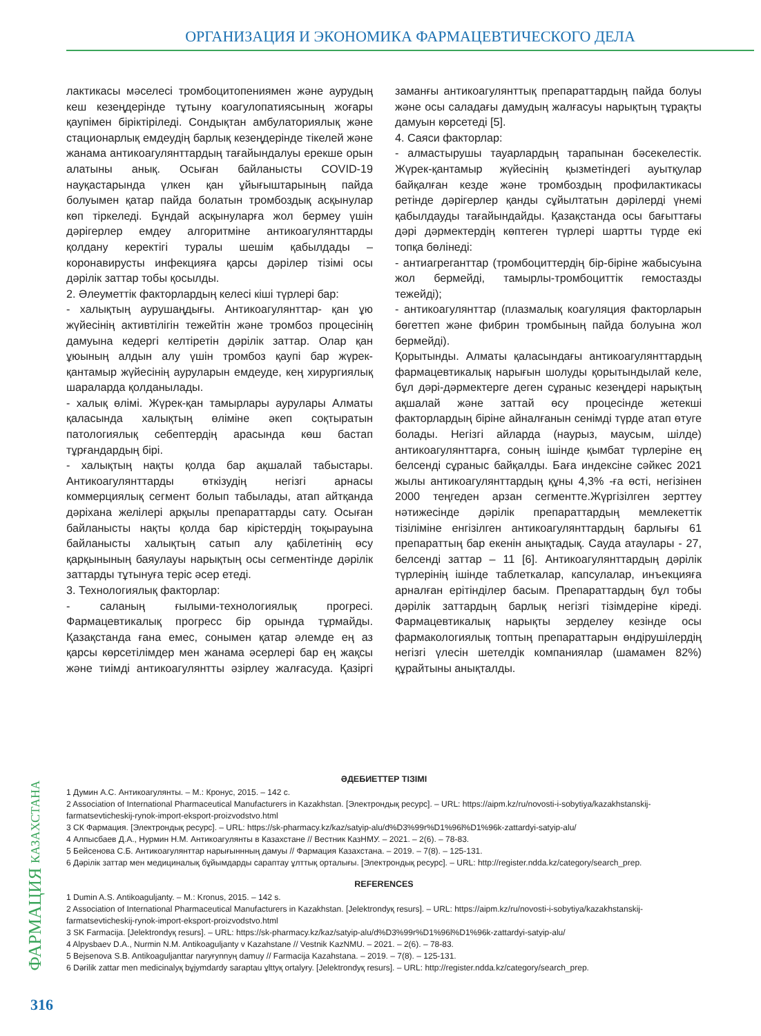ОРГАНИЗАЦИЯ И ЭКОНОМИКА ФАРМАЦЕВТИЧЕСКОГО ДЕЛА
лактикасы мәселесі тромбоцитопениямен және аурудың кеш кезеңдерінде тұтыну коагулопатиясының жоғары қаупімен біріктіріледі. Сондықтан амбулаториялық және стационарлық емдеудің барлық кезеңдерінде тікелей және жанама антикоагулянттардың тағайындалуы ерекше орын алатыны анық. Осыған байланысты COVID-19 науқастарында үлкен қан ұйығыштарының пайда болуымен қатар пайда болатын тромбоздық асқынулар көп тіркеледі. Бұндай асқынуларға жол бермеу үшін дәрігерлер емдеу алгоритміне антикоагулянттарды қолдану керектігі туралы шешім қабылдады – коронавирусты инфекцияға қарсы дәрілер тізімі осы дәрілік заттар тобы қосылды.
2. Әлеуметтік факторлардың келесі кіші түрлері бар:
- халықтың аурушаңдығы. Антикоагулянттар- қан ұю жүйесінің активтілігін тежейтін және тромбоз процесінің дамуына кедергі келтіретін дәрілік заттар. Олар қан ұюының алдын алу үшін тромбоз қаупі бар жүрек-қантамыр жүйесінің ауруларын емдеуде, кең хирургиялық шараларда қолданылады.
- халық өлімі. Жүрек-қан тамырлары аурулары Алматы қаласында халықтың өліміне әкеп соқтыратын патологиялық себептердің арасында көш бастап тұрғандардың бірі.
- халықтың нақты қолда бар ақшалай табыстары. Антикоагулянттарды өткізудің негізгі арнасы коммерциялық сегмент болып табылады, атап айтқанда дәріхана желілері арқылы препараттарды сату. Осыған байланысты нақты қолда бар кірістердің тоқырауына байланысты халықтың сатып алу қабілетінің өсу қарқынының баяулауы нарықтың осы сегментінде дәрілік заттарды тұтынуға теріс әсер етеді.
3. Технологиялық факторлар:
- саланың ғылыми-технологиялық прогресі. Фармацевтикалық прогресс бір орында тұрмайды. Қазақстанда ғана емес, сонымен қатар әлемде ең аз қарсы көрсетілімдер мен жанама әсерлері бар ең жақсы және тиімді антикоагулянтты әзірлеу жалғасуда. Қазіргі заманғы антикоагулянттық препараттардың пайда болуы және осы саладағы дамудың жалғасуы нарықтың тұрақты дамуын көрсетеді [5].
4. Саяси факторлар:
- алмастырушы тауарлардың тарапынан бәсекелестік. Жүрек-қантамыр жүйесінің қызметіндегі ауытқулар байқалған кезде және тромбоздың профилактикасы ретінде дәрігерлер қанды сұйылтатын дәрілерді үнемі қабылдауды тағайындайды. Қазақстанда осы бағыттағы дәрі дәрмектердің көптеген түрлері шартты түрде екі топқа бөлінеді:
- антиагреганттар (тромбоциттердің бір-біріне жабысуына жол бермейді, тамырлы-тромбоциттік гемостазды тежейді);
- антикоагулянттар (плазмалық коагуляция факторларын бөгеттеп және фибрин тромбының пайда болуына жол бермейді).
Қорытынды. Алматы қаласындағы антикоагулянттардың фармацевтикалық нарығын шолуды қорытындылай келе, бұл дәрі-дәрмектерге деген сұраныс кезеңдері нарықтың ақшалай және заттай өсу процесінде жетекші факторлардың біріне айналғанын сенімді түрде атап өтуге болады. Негізгі айларда (наурыз, маусым, шілде) антикоагулянттарға, соның ішінде қымбат түрлеріне ең белсенді сұраныс байқалды. Баға индексіне сәйкес 2021 жылы антикоагулянттардың құны 4,3% -ға өсті, негізінен 2000 теңгеден арзан сегментте.Жүргізілген зерттеу нәтижесінде дәрілік препараттардың мемлекеттік тізіліміне енгізілген антикоагулянттардың барлығы 61 препараттың бар екенін анықтадық. Сауда атаулары - 27, белсенді заттар – 11 [6]. Антикоагулянттардың дәрілік түрлерінің ішінде таблеткалар, капсулалар, инъекцияға арналған ерітінділер басым. Препараттардың бұл тобы дәрілік заттардың барлық негізгі тізімдеріне кіреді. Фармацевтикалық нарықты зерделеу кезінде осы фармакологиялық топтың препараттарын өндірушілердің негізгі үлесін шетелдік компаниялар (шамамен 82%) құрайтыны анықталды.
ӘДЕБИЕТТЕР ТІЗІМІ
1 Думин А.С. Антикоагулянты. – М.: Кронус, 2015. – 142 с.
2 Association of International Pharmaceutical Manufacturers in Kazakhstan. [Электрондық ресурс]. – URL: https://aipm.kz/ru/novosti-i-sobytiya/kazakhstanskij-farmatsevticheskij-rynok-import-eksport-proizvodstvo.html
3 СК Фармация. [Электрондық ресурс]. – URL: https://sk-pharmacy.kz/kaz/satyip-alu/d%D3%99r%D1%96l%D1%96k-zattardyi-satyip-alu/
4 Алпысбаев Д.А., Нурмин Н.М. Антикоагулянты в Казахстане // Вестник КазНМУ. – 2021. – 2(6). – 78-83.
5 Бейсенова С.Б. Антикоагулянттар нарығыннның дамуы // Фармация Казахстана. – 2019. – 7(8). – 125-131.
6 Дәрілік заттар мен медициналық бұйымдарды сараптау ұлттық орталығы. [Электрондық ресурс]. – URL: http://register.ndda.kz/category/search_prep.
REFERENCES
1 Dumin A.S. Antikoaguljanty. – M.: Kronus, 2015. – 142 s.
2 Association of International Pharmaceutical Manufacturers in Kazakhstan. [Jelektrondyқ resurs]. – URL: https://aipm.kz/ru/novosti-i-sobytiya/kazakhstanskij-farmatsevticheskij-rynok-import-eksport-proizvodstvo.html
3 SK Farmacija. [Jelektrondyқ resurs]. – URL: https://sk-pharmacy.kz/kaz/satyip-alu/d%D3%99r%D1%96l%D1%96k-zattardyi-satyip-alu/
4 Alpysbaev D.A., Nurmin N.M. Antikoaguljanty v Kazahstane // Vestnik KazNMU. – 2021. – 2(6). – 78-83.
5 Bejsenova S.B. Antikoaguljanttar naryғynnyң damuy // Farmacija Kazahstana. – 2019. – 7(8). – 125-131.
6 Dәrilik zattar men medicinalyқ bұjymdardy saraptau ұlttyқ ortalyғy. [Jelektrondyқ resurs]. – URL: http://register.ndda.kz/category/search_prep.
ФАРМАЦИЯ КАЗАХСТАНА
316